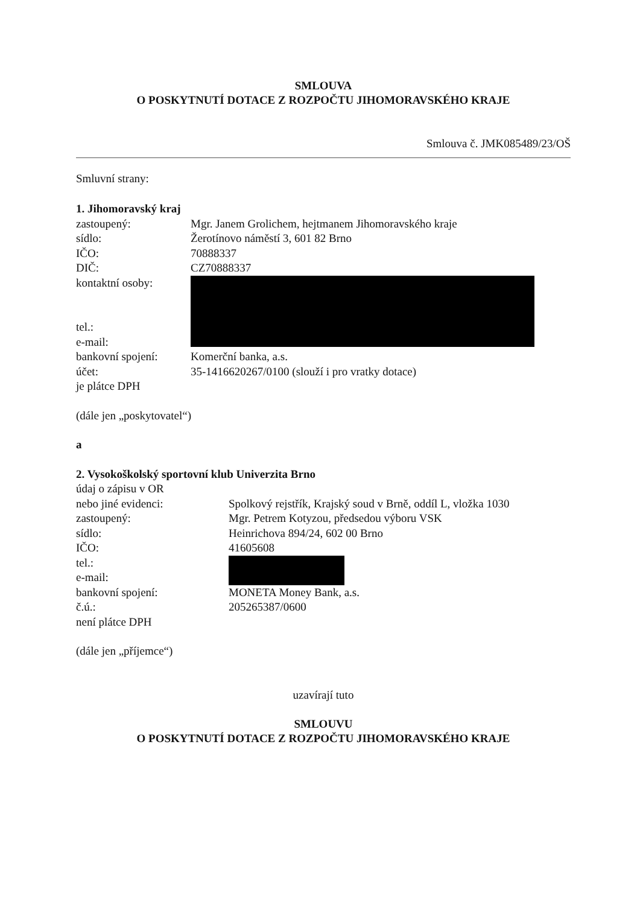SMLOUVA
O POSKYTNUTÍ DOTACE Z ROZPOČTU JIHOMORAVSKÉHO KRAJE
Smlouva č. JMK085489/23/OŠ
Smluvní strany:
1. Jihomoravský kraj
zastoupený: Mgr. Janem Grolichem, hejtmanem Jihomoravského kraje
sídlo: Žerotínovo náměstí 3, 601 82 Brno
IČO: 70888337
DIČ: CZ70888337
kontaktní osoby:
tel.:
e-mail:
bankovní spojení: Komerční banka, a.s.
účet: 35-1416620267/0100 (slouží i pro vratky dotace)
je plátce DPH
(dále jen „poskytovatel“)
a
2. Vysokoškolský sportovní klub Univerzita Brno
údaj o zápisu v OR
nebo jiné evidenci: Spolkový rejstřík, Krajský soud v Brně, oddíl L, vložka 1030
zastoupený: Mgr. Petrem Kotyzou, předsedou výboru VSK
sídlo: Heinrichova 894/24, 602 00 Brno
IČO: 41605608
tel.:
e-mail:
bankovní spojení: MONETA Money Bank, a.s.
č.ú.: 205265387/0600
není plátce DPH
(dále jen „příjemce“)
uzavírají tuto
SMLOUVU
O POSKYTNUTÍ DOTACE Z ROZPOČTU JIHOMORAVSKÉHO KRAJE